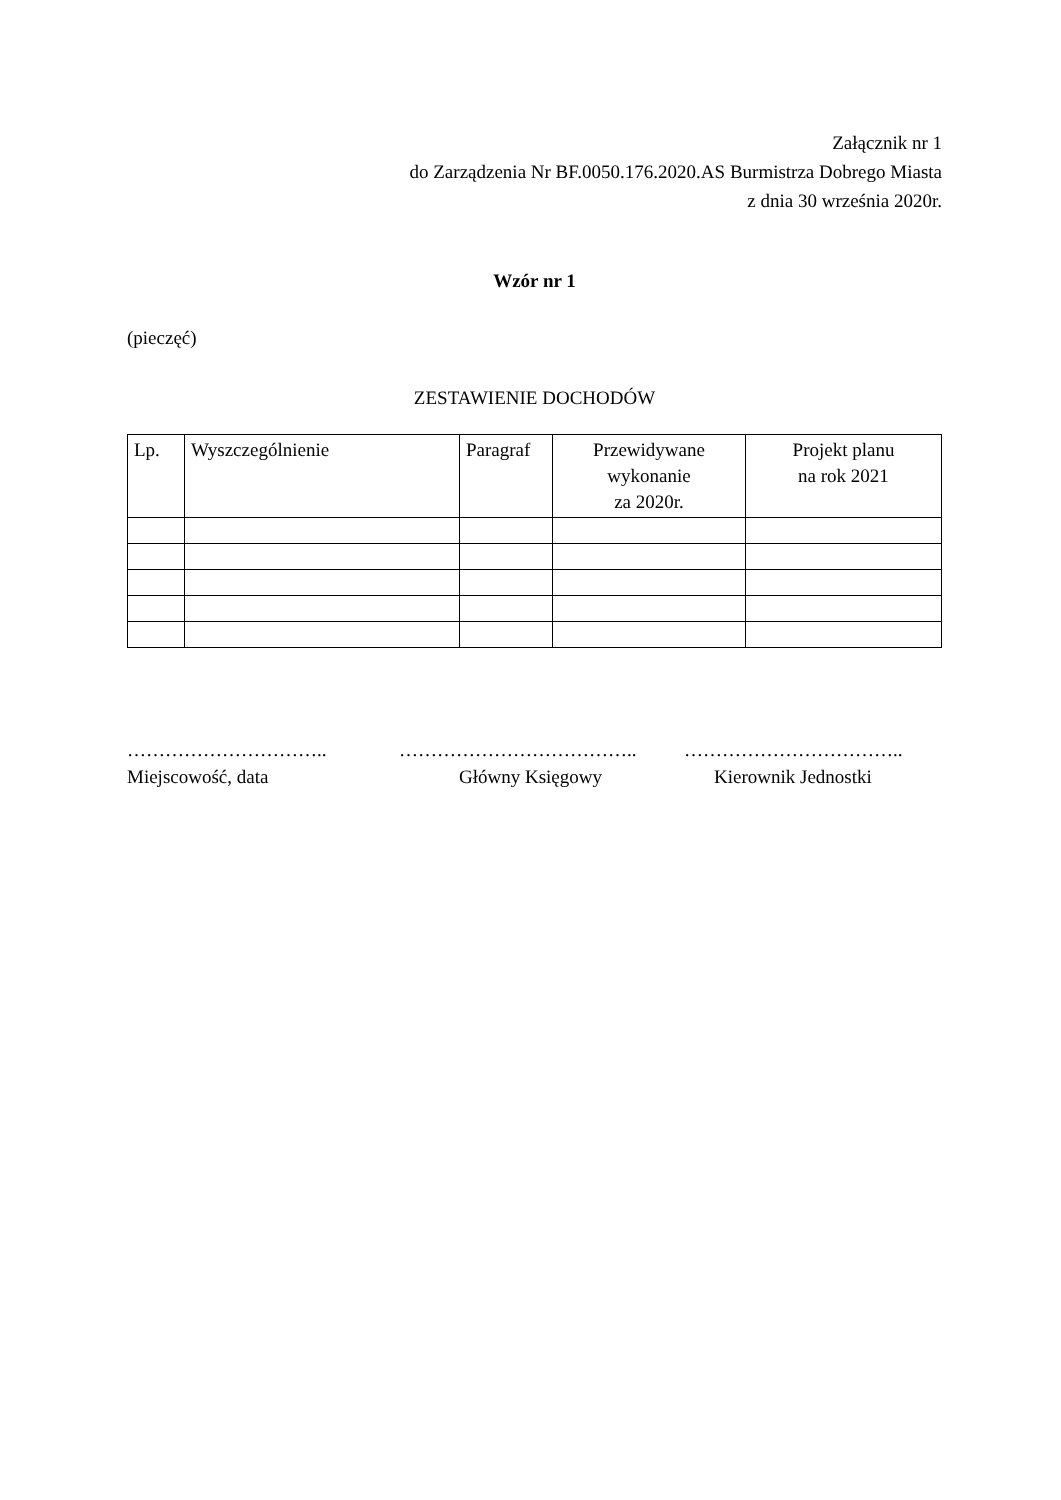Załącznik nr 1
do Zarządzenia Nr BF.0050.176.2020.AS Burmistrza Dobrego Miasta
z dnia 30 września 2020r.
Wzór nr 1
(pieczęć)
ZESTAWIENIE DOCHODÓW
| Lp. | Wyszczególnienie | Paragraf | Przewidywane wykonanie za 2020r. | Projekt planu na rok 2021 |
| --- | --- | --- | --- | --- |
…………………………..
Miejscowość, data
………………………………..
Główny Księgowy
……………………………..
Kierownik Jednostki